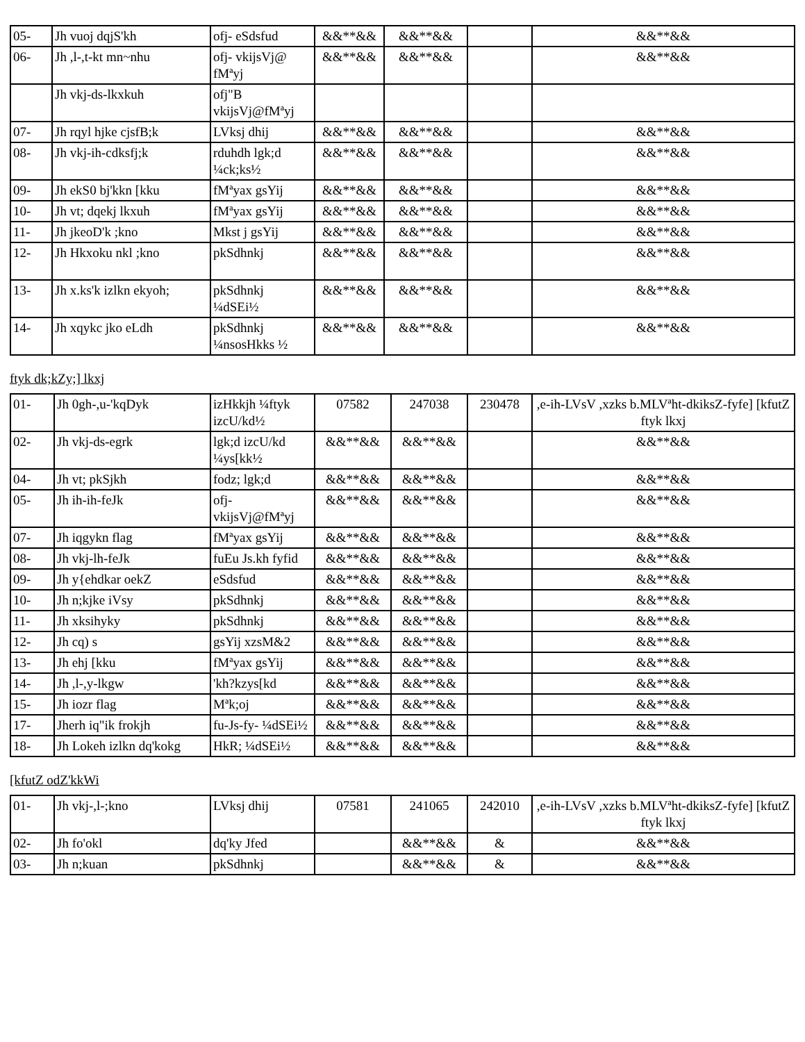| 05- | Jh vuoj dqjS'kh | ofj- eSdsfud | &&**&& | &&**&& | | &&**&& |
| 06- | Jh ,l-,t-kt mn~nhu | ofj- vkijsVj@ fMªyj | &&**&& | &&**&& | | &&**&& |
| | Jh vkj-ds-lkxkuh | ofj"B vkijsVj@fMªyj | | | | |
| 07- | Jh rqyl hjke cjsfB;k | LVksj dhij | &&**&& | &&**&& | | &&**&& |
| 08- | Jh vkj-ih-cdksfj;k | rduhdh lgk;d ¼ck;ks½ | &&**&& | &&**&& | | &&**&& |
| 09- | Jh ekS0 bj'kkn [kku | fMªyax gsYij | &&**&& | &&**&& | | &&**&& |
| 10- | Jh vt; dqekj lkxuh | fMªyax gsYij | &&**&& | &&**&& | | &&**&& |
| 11- | Jh jkeoD'k ;kno | Mkst j gsYij | &&**&& | &&**&& | | &&**&& |
| 12- | Jh Hkxoku nkl ;kno | pkSdhnkj | &&**&& | &&**&& | | &&**&& |
| 13- | Jh x.ks'k izlkn ekyoh; | pkSdhnkj ¼dSEi½ | &&**&& | &&**&& | | &&**&& |
| 14- | Jh xqykc jko eLdh | pkSdhnkj ¼nsosHkks ½ | &&**&& | &&**&& | | &&**&& |
ftyk dk;kZy;] lkxj
| 01- | Jh 0gh-,u-'kqDyk | izHkkjh ¼ftyk izcU/kd½ | 07582 | 247038 | 230478 | ,e-ih-LVsV ,xzks b.MLVªht-dkiksZ-fyfe] [kfutZ ftyk lkxj |
| 02- | Jh vkj-ds-egrk | lgk;d izcU/kd ¼ys[kk½ | &&**&& | &&**&& | | &&**&& |
| 04- | Jh vt; pkSjkh | fodz; lgk;d | &&**&& | &&**&& | | &&**&& |
| 05- | Jh ih-ih-feJk | ofj- vkijsVj@fMªyj | &&**&& | &&**&& | | &&**&& |
| 07- | Jh iqgykn flag | fMªyax gsYij | &&**&& | &&**&& | | &&**&& |
| 08- | Jh vkj-lh-feJk | fuEu Js.kh fyfid | &&**&& | &&**&& | | &&**&& |
| 09- | Jh y{ehdkar oekZ | eSdsfud | &&**&& | &&**&& | | &&**&& |
| 10- | Jh n;kjke iVsy | pkSdhnkj | &&**&& | &&**&& | | &&**&& |
| 11- | Jh xksihyky | pkSdhnkj | &&**&& | &&**&& | | &&**&& |
| 12- | Jh cq) s | gsYij xzsM&2 | &&**&& | &&**&& | | &&**&& |
| 13- | Jh ehj [kku | fMªyax gsYij | &&**&& | &&**&& | | &&**&& |
| 14- | Jh ,l-,y-lkgw | 'kh?kzys[kd | &&**&& | &&**&& | | &&**&& |
| 15- | Jh iozr flag | Mªk;oj | &&**&& | &&**&& | | &&**&& |
| 17- | Jherh iq"ik frokjh | fu-Js-fy- ¼dSEi½ | &&**&& | &&**&& | | &&**&& |
| 18- | Jh Lokeh izlkn dq'kokg | HkR; ¼dSEi½ | &&**&& | &&**&& | | &&**&& |
[kfutZ odZ'kkWi
| 01- | Jh vkj-,l-;kno | LVksj dhij | 07581 | 241065 | 242010 | ,e-ih-LVsV ,xzks b.MLVªht-dkiksZ-fyfe] [kfutZ ftyk lkxj |
| 02- | Jh fo'okl | dq'ky Jfed | | &&**&& | & | &&**&& |
| 03- | Jh n;kuan | pkSdhnkj | | &&**&& | & | &&**&& |